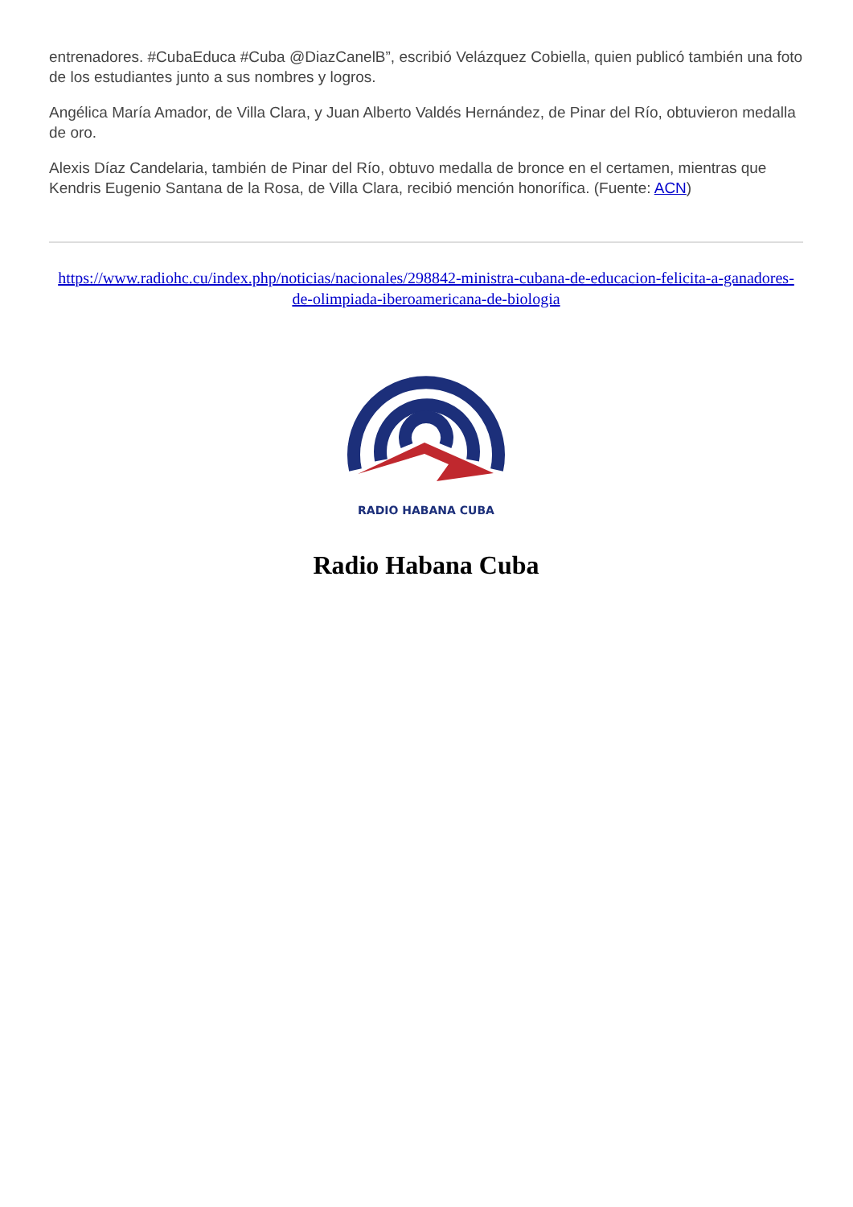entrenadores. #CubaEduca #Cuba @DiazCanelB”, escribió Velázquez Cobiella, quien publicó también una foto de los estudiantes junto a sus nombres y logros.
Angélica María Amador, de Villa Clara, y Juan Alberto Valdés Hernández, de Pinar del Río, obtuvieron medalla de oro.
Alexis Díaz Candelaria, también de Pinar del Río, obtuvo medalla de bronce en el certamen, mientras que Kendris Eugenio Santana de la Rosa, de Villa Clara, recibió mención honorífica. (Fuente: ACN)
https://www.radiohc.cu/index.php/noticias/nacionales/298842-ministra-cubana-de-educacion-felicita-a-ganadores-de-olimpiada-iberoamericana-de-biologia
RADIO HABANA CUBA
Radio Habana Cuba